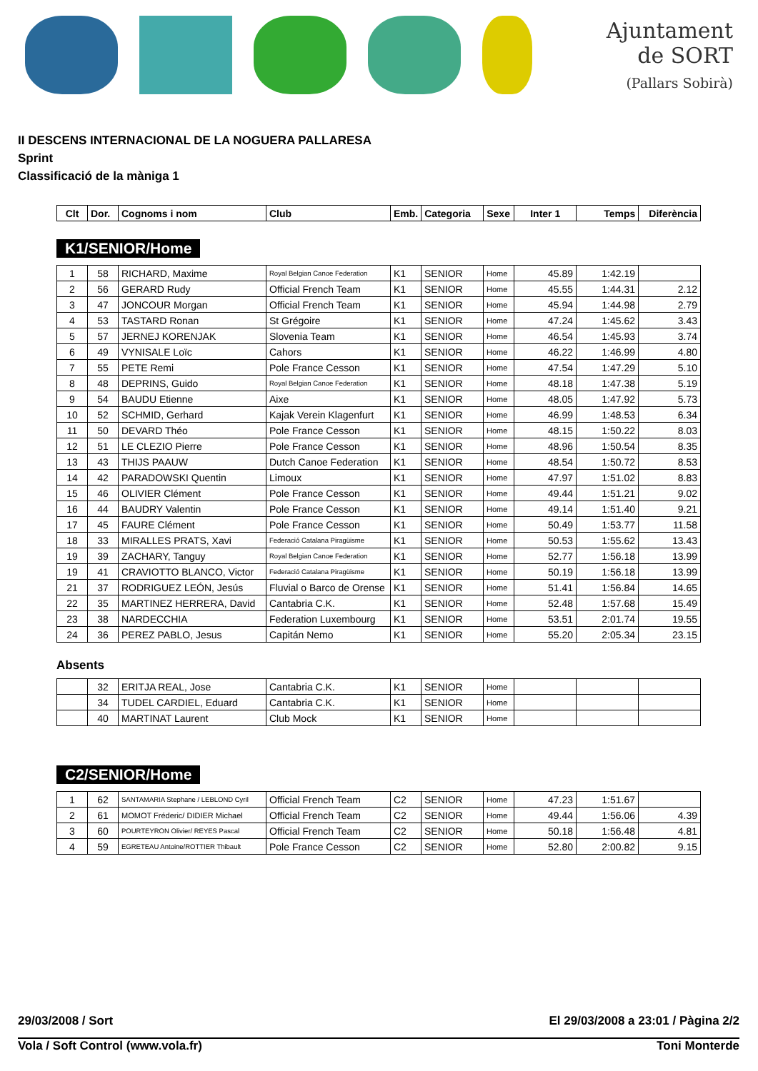Ajuntament
de SORT
(Pallars Sobirà)
II DESCENS INTERNACIONAL DE LA NOGUERA PALLARESA
Sprint
Classificació de la màniga 1
| Clt | Dor. | Cognoms i nom | Club | Emb. | Categoria | Sexe | Inter 1 | Temps | Diferència |
| --- | --- | --- | --- | --- | --- | --- | --- | --- | --- |
K1/SENIOR/Home
| 1 | 58 | RICHARD, Maxime | Royal Belgian Canoe Federation | K1 | SENIOR | Home | 45.89 | 1:42.19 | |
| 2 | 56 | GERARD Rudy | Official French Team | K1 | SENIOR | Home | 45.55 | 1:44.31 | 2.12 |
| 3 | 47 | JONCOUR Morgan | Official French Team | K1 | SENIOR | Home | 45.94 | 1:44.98 | 2.79 |
| 4 | 53 | TASTARD Ronan | St Grégoire | K1 | SENIOR | Home | 47.24 | 1:45.62 | 3.43 |
| 5 | 57 | JERNEJ KORENJAK | Slovenia Team | K1 | SENIOR | Home | 46.54 | 1:45.93 | 3.74 |
| 6 | 49 | VYNISALE Loïc | Cahors | K1 | SENIOR | Home | 46.22 | 1:46.99 | 4.80 |
| 7 | 55 | PETE Remi | Pole France Cesson | K1 | SENIOR | Home | 47.54 | 1:47.29 | 5.10 |
| 8 | 48 | DEPRINS, Guido | Royal Belgian Canoe Federation | K1 | SENIOR | Home | 48.18 | 1:47.38 | 5.19 |
| 9 | 54 | BAUDU Etienne | Aixe | K1 | SENIOR | Home | 48.05 | 1:47.92 | 5.73 |
| 10 | 52 | SCHMID, Gerhard | Kajak Verein Klagenfurt | K1 | SENIOR | Home | 46.99 | 1:48.53 | 6.34 |
| 11 | 50 | DEVARD Théo | Pole France Cesson | K1 | SENIOR | Home | 48.15 | 1:50.22 | 8.03 |
| 12 | 51 | LE CLEZIO Pierre | Pole France Cesson | K1 | SENIOR | Home | 48.96 | 1:50.54 | 8.35 |
| 13 | 43 | THIJS PAAUW | Dutch Canoe Federation | K1 | SENIOR | Home | 48.54 | 1:50.72 | 8.53 |
| 14 | 42 | PARADOWSKI Quentin | Limoux | K1 | SENIOR | Home | 47.97 | 1:51.02 | 8.83 |
| 15 | 46 | OLIVIER Clément | Pole France Cesson | K1 | SENIOR | Home | 49.44 | 1:51.21 | 9.02 |
| 16 | 44 | BAUDRY Valentin | Pole France Cesson | K1 | SENIOR | Home | 49.14 | 1:51.40 | 9.21 |
| 17 | 45 | FAURE Clément | Pole France Cesson | K1 | SENIOR | Home | 50.49 | 1:53.77 | 11.58 |
| 18 | 33 | MIRALLES PRATS, Xavi | Federació Catalana Piragüisme | K1 | SENIOR | Home | 50.53 | 1:55.62 | 13.43 |
| 19 | 39 | ZACHARY, Tanguy | Royal Belgian Canoe Federation | K1 | SENIOR | Home | 52.77 | 1:56.18 | 13.99 |
| 19 | 41 | CRAVIOTTO BLANCO, Victor | Federació Catalana Piragüisme | K1 | SENIOR | Home | 50.19 | 1:56.18 | 13.99 |
| 21 | 37 | RODRIGUEZ LEÓN, Jesús | Fluvial o Barco de Orense | K1 | SENIOR | Home | 51.41 | 1:56.84 | 14.65 |
| 22 | 35 | MARTINEZ HERRERA, David | Cantabria C.K. | K1 | SENIOR | Home | 52.48 | 1:57.68 | 15.49 |
| 23 | 38 | NARDECCHIA | Federation Luxembourg | K1 | SENIOR | Home | 53.51 | 2:01.74 | 19.55 |
| 24 | 36 | PEREZ PABLO, Jesus | Capitán Nemo | K1 | SENIOR | Home | 55.20 | 2:05.34 | 23.15 |
Absents
| | 32 | ERITJA REAL, Jose | Cantabria C.K. | K1 | SENIOR | Home | | | |
| | 34 | TUDEL CARDIEL, Eduard | Cantabria C.K. | K1 | SENIOR | Home | | | |
| | 40 | MARTINAT Laurent | Club Mock | K1 | SENIOR | Home | | | |
C2/SENIOR/Home
| 1 | 62 | SANTAMARIA Stephane / LEBLOND Cyril | Official French Team | C2 | SENIOR | Home | 47.23 | 1:51.67 | |
| 2 | 61 | MOMOT Fréderic/ DIDIER Michael | Official French Team | C2 | SENIOR | Home | 49.44 | 1:56.06 | 4.39 |
| 3 | 60 | POURTEYRON Olivier/ REYES Pascal | Official French Team | C2 | SENIOR | Home | 50.18 | 1:56.48 | 4.81 |
| 4 | 59 | EGRETEAU Antoine/ROTTIER Thibault | Pole France Cesson | C2 | SENIOR | Home | 52.80 | 2:00.82 | 9.15 |
29/03/2008 / Sort El 29/03/2008 a 23:01 / Pàgina 2/2
Vola / Soft Control (www.vola.fr) Toni Monterde